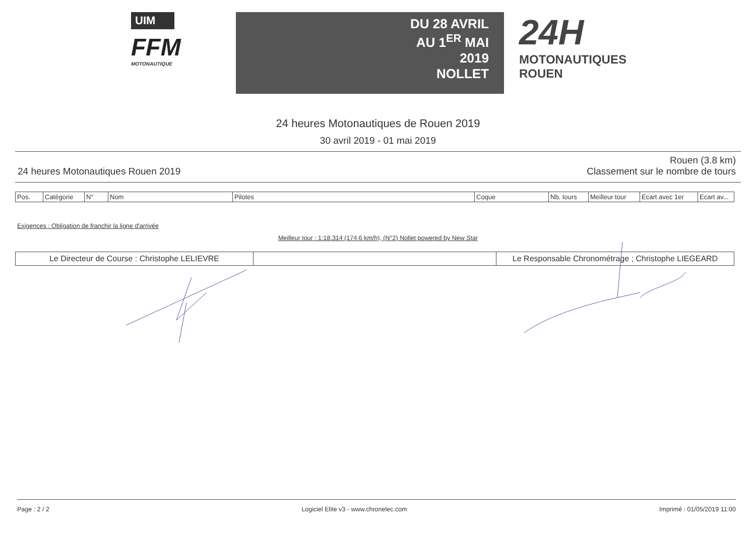UIM
FFM
MOTONAUTIQUE
DU 28 AVRIL
AU 1<sup>ER</sup> MAI
2019
NOLLET
24H
MOTONAUTIQUES
ROUEN
24 heures Motonautiques de Rouen 2019
30 avril 2019 - 01 mai 2019
24 heures Motonautiques Rouen 2019 Rouen (3.8 km)
Classement sur le nombre de tours
| Pos. | Catégorie | N° | Nom | Pilotes | Coque | Nb. tours | Meilleur tour | Ecart avec 1er | Ecart av... |
| --- | --- | --- | --- | --- | --- | --- | --- | --- | --- |
Exigences : Obligation de franchir la ligne d'arrivée
Meilleur tour : 1:18.314 (174.6 km/h), (N°2) Nollet powered by New Star
| Le Directeur de Course : Christophe LELIEVRE | | Le Responsable Chronométrage ; Christophe LIEGEARD |
Page : 2 / 2 Logiciel Elite v3 - www.chronelec.com Imprimé : 01/05/2019 11:00